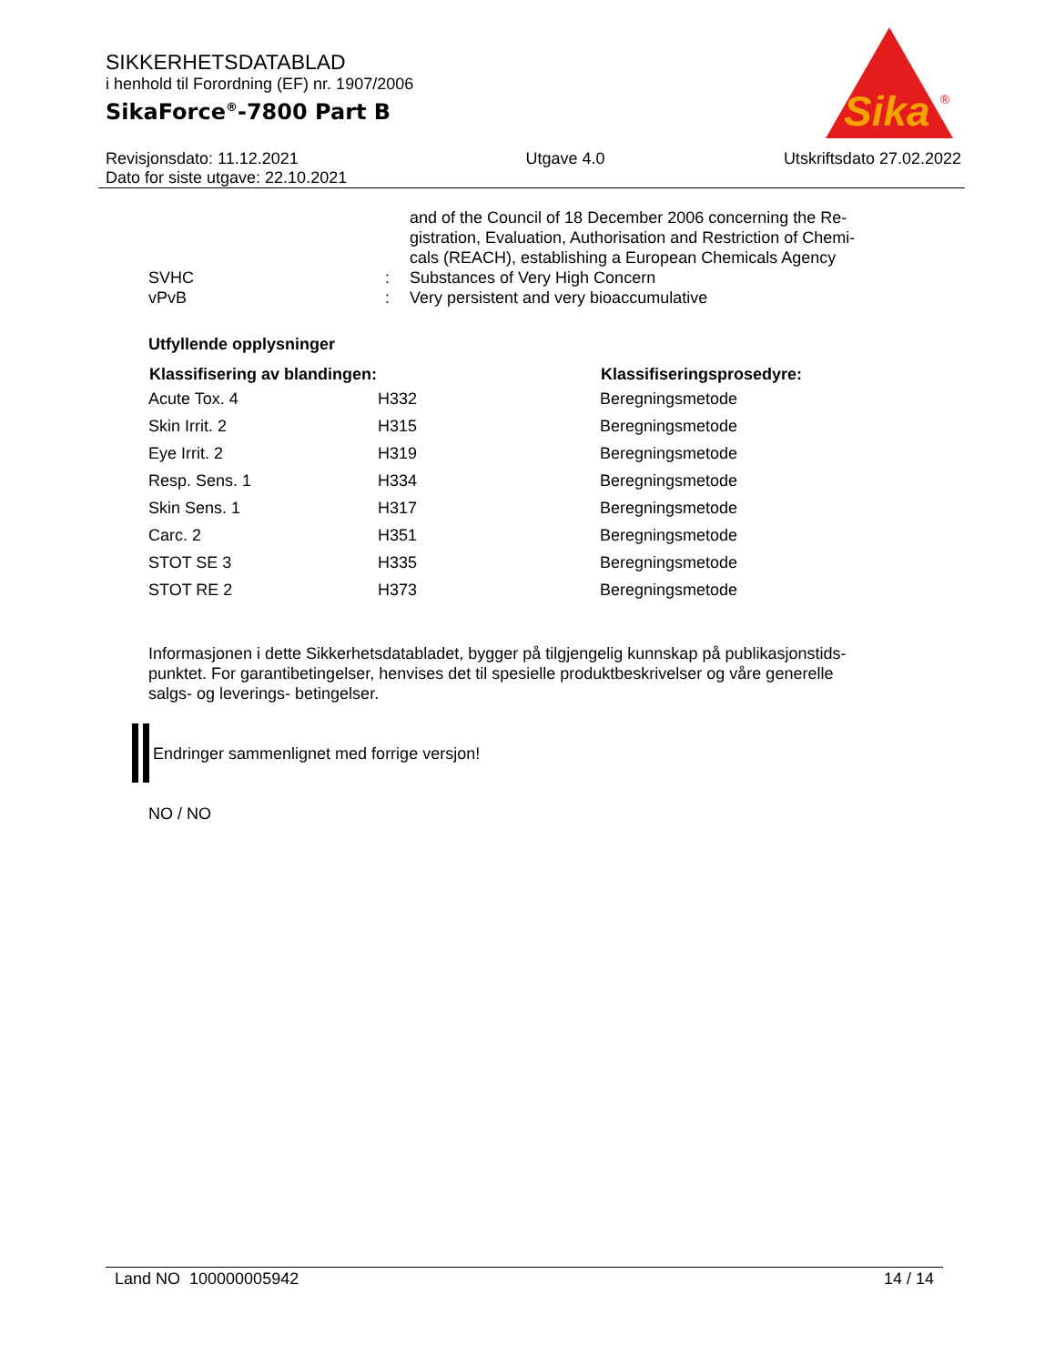SIKKERHETSDATABLAD
i henhold til Forordning (EF) nr. 1907/2006
SikaForce<sup>®</sup>-7800 Part B
Sika
®
Revisjonsdato: 11.12.2021
Dato for siste utgave: 22.10.2021
Utgave 4.0 Utskriftsdato 27.02.2022
| | | and of the Council of 18 December 2006 concerning the Re- gistration, Evaluation, Authorisation and Restriction of Chemi- cals (REACH), establishing a European Chemicals Agency |
| SVHC | : | Substances of Very High Concern |
| vPvB | : | Very persistent and very bioaccumulative |
Utfyllende opplysninger
| Klassifisering av blandingen: | | Klassifiseringsprosedyre: |
| --- | --- | --- |
| Acute Tox. 4 | H332 | Beregningsmetode |
| Skin Irrit. 2 | H315 | Beregningsmetode |
| Eye Irrit. 2 | H319 | Beregningsmetode |
| Resp. Sens. 1 | H334 | Beregningsmetode |
| Skin Sens. 1 | H317 | Beregningsmetode |
| Carc. 2 | H351 | Beregningsmetode |
| STOT SE 3 | H335 | Beregningsmetode |
| STOT RE 2 | H373 | Beregningsmetode |
Informasjonen i dette Sikkerhetsdatabladet, bygger på tilgjengelig kunnskap på publikasjonstids-
punktet. For garantibetingelser, henvises det til spesielle produktbeskrivelser og våre generelle
salgs- og leverings- betingelser.
Endringer sammenlignet med forrige versjon!
NO / NO
Land NO 100000005942 14 / 14